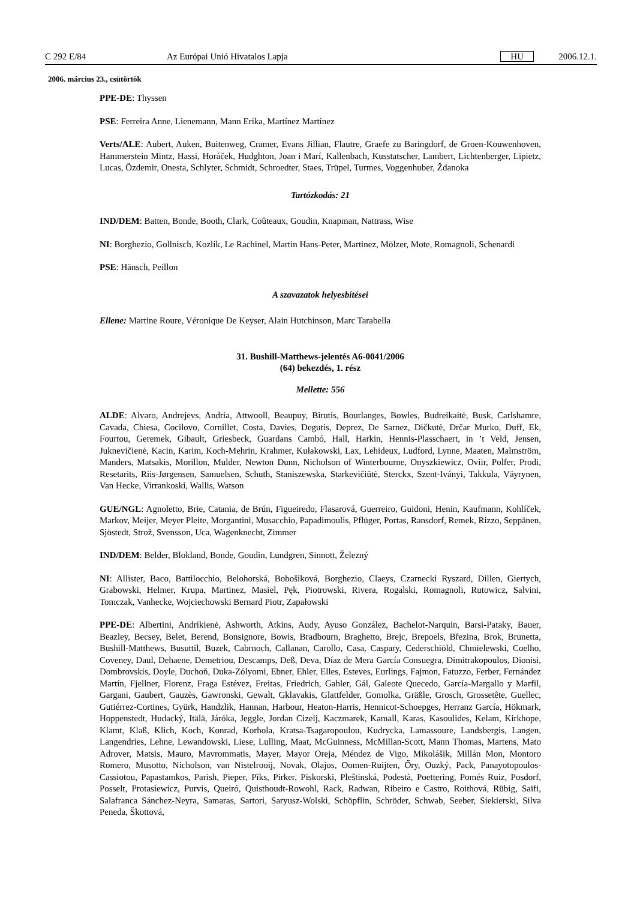C 292 E/84 Az Európai Unió Hivatalos Lapja HU 2006.12.1.
2006. március 23., csütörtök
PPE-DE: Thyssen
PSE: Ferreira Anne, Lienemann, Mann Erika, Martínez Martínez
Verts/ALE: Aubert, Auken, Buitenweg, Cramer, Evans Jillian, Flautre, Graefe zu Baringdorf, de Groen-Kouwenhoven, Hammerstein Mintz, Hassi, Horáček, Hudghton, Joan i Marí, Kallenbach, Kusstatscher, Lambert, Lichtenberger, Lipietz, Lucas, Özdemir, Onesta, Schlyter, Schmidt, Schroedter, Staes, Trüpel, Turmes, Voggenhuber, Ždanoka
Tartózkodás: 21
IND/DEM: Batten, Bonde, Booth, Clark, Coûteaux, Goudin, Knapman, Nattrass, Wise
NI: Borghezio, Gollnisch, Kozlík, Le Rachinel, Martin Hans-Peter, Martinez, Mölzer, Mote, Romagnoli, Schenardi
PSE: Hänsch, Peillon
A szavazatok helyesbítései
Ellene: Martine Roure, Véronique De Keyser, Alain Hutchinson, Marc Tarabella
31. Bushill-Matthews-jelentés A6-0041/2006
(64) bekezdés, 1. rész
Mellette: 556
ALDE: Alvaro, Andrejevs, Andria, Attwooll, Beaupuy, Birutis, Bourlanges, Bowles, Budreikaitė, Busk, Carlshamre, Cavada, Chiesa, Cocilovo, Cornillet, Costa, Davies, Degutis, Deprez, De Sarnez, Dičkutė, Drčar Murko, Duff, Ek, Fourtou, Geremek, Gibault, Griesbeck, Guardans Cambó, Hall, Harkin, Hennis-Plasschaert, in ’t Veld, Jensen, Juknevičienė, Kacin, Karim, Koch-Mehrin, Krahmer, Kułakowski, Lax, Lehideux, Ludford, Lynne, Maaten, Malmström, Manders, Matsakis, Morillon, Mulder, Newton Dunn, Nicholson of Winterbourne, Onyszkiewicz, Oviir, Polfer, Prodi, Resetarits, Riis-Jørgensen, Samuelsen, Schuth, Staniszewska, Starkevičiūtė, Sterckx, Szent-Iványi, Takkula, Väyrynen, Van Hecke, Virrankoski, Wallis, Watson
GUE/NGL: Agnoletto, Brie, Catania, de Brún, Figueiredo, Flasarová, Guerreiro, Guidoni, Henin, Kaufmann, Kohlíček, Markov, Meijer, Meyer Pleite, Morgantini, Musacchio, Papadimoulis, Pflüger, Portas, Ransdorf, Remek, Rizzo, Seppänen, Sjöstedt, Strož, Svensson, Uca, Wagenknecht, Zimmer
IND/DEM: Belder, Blokland, Bonde, Goudin, Lundgren, Sinnott, Železný
NI: Allister, Baco, Battilocchio, Belohorská, Bobošíková, Borghezio, Claeys, Czarnecki Ryszard, Dillen, Giertych, Grabowski, Helmer, Krupa, Martinez, Masiel, Pęk, Piotrowski, Rivera, Rogalski, Romagnoli, Rutowicz, Salvini, Tomczak, Vanhecke, Wojciechowski Bernard Piotr, Zapałowski
PPE-DE: Albertini, Andrikienė, Ashworth, Atkins, Audy, Ayuso González, Bachelot-Narquin, Barsi-Pataky, Bauer, Beazley, Becsey, Belet, Berend, Bonsignore, Bowis, Bradbourn, Braghetto, Brejc, Brepoels, Březina, Brok, Brunetta, Bushill-Matthews, Busuttil, Buzek, Cabrnoch, Callanan, Carollo, Casa, Caspary, Cederschiöld, Chmielewski, Coelho, Coveney, Daul, Dehaene, Demetriou, Descamps, Deß, Deva, Díaz de Mera García Consuegra, Dimitrakopoulos, Dionisi, Dombrovskis, Doyle, Duchoň, Duka-Zólyomi, Ebner, Ehler, Elles, Esteves, Eurlings, Fajmon, Fatuzzo, Ferber, Fernández Martín, Fjellner, Florenz, Fraga Estévez, Freitas, Friedrich, Gahler, Gál, Galeote Quecedo, García-Margallo y Marfil, Gargani, Gaubert, Gauzès, Gawronski, Gewalt, Gklavakis, Glattfelder, Gomolka, Gräßle, Grosch, Grossetête, Guellec, Gutiérrez-Cortines, Gyürk, Handzlik, Hannan, Harbour, Heaton-Harris, Hennicot-Schoepges, Herranz García, Hökmark, Hoppenstedt, Hudacký, Itälä, Járóka, Jeggle, Jordan Cizelj, Kaczmarek, Kamall, Karas, Kasoulides, Kelam, Kirkhope, Klamt, Klaß, Klich, Koch, Konrad, Korhola, Kratsa-Tsagaropoulou, Kudrycka, Lamassoure, Landsbergis, Langen, Langendries, Lehne, Lewandowski, Liese, Lulling, Maat, McGuinness, McMillan-Scott, Mann Thomas, Martens, Mato Adrover, Matsis, Mauro, Mavrommatis, Mayer, Mayor Oreja, Méndez de Vigo, Mikolášik, Millán Mon, Montoro Romero, Musotto, Nicholson, van Nistelrooij, Novak, Olajos, Oomen-Ruijten, Őry, Ouzký, Pack, Panayotopoulos-Cassiotou, Papastamkos, Parish, Pieper, Pīks, Pirker, Piskorski, Pleštinská, Podestà, Poettering, Pomés Ruiz, Posdorf, Posselt, Protasiewicz, Purvis, Queiró, Quisthoudt-Rowohl, Rack, Radwan, Ribeiro e Castro, Roithová, Rübig, Saïfi, Salafranca Sánchez-Neyra, Samaras, Sartori, Saryusz-Wolski, Schöpflin, Schröder, Schwab, Seeber, Siekierski, Silva Peneda, Škottová,